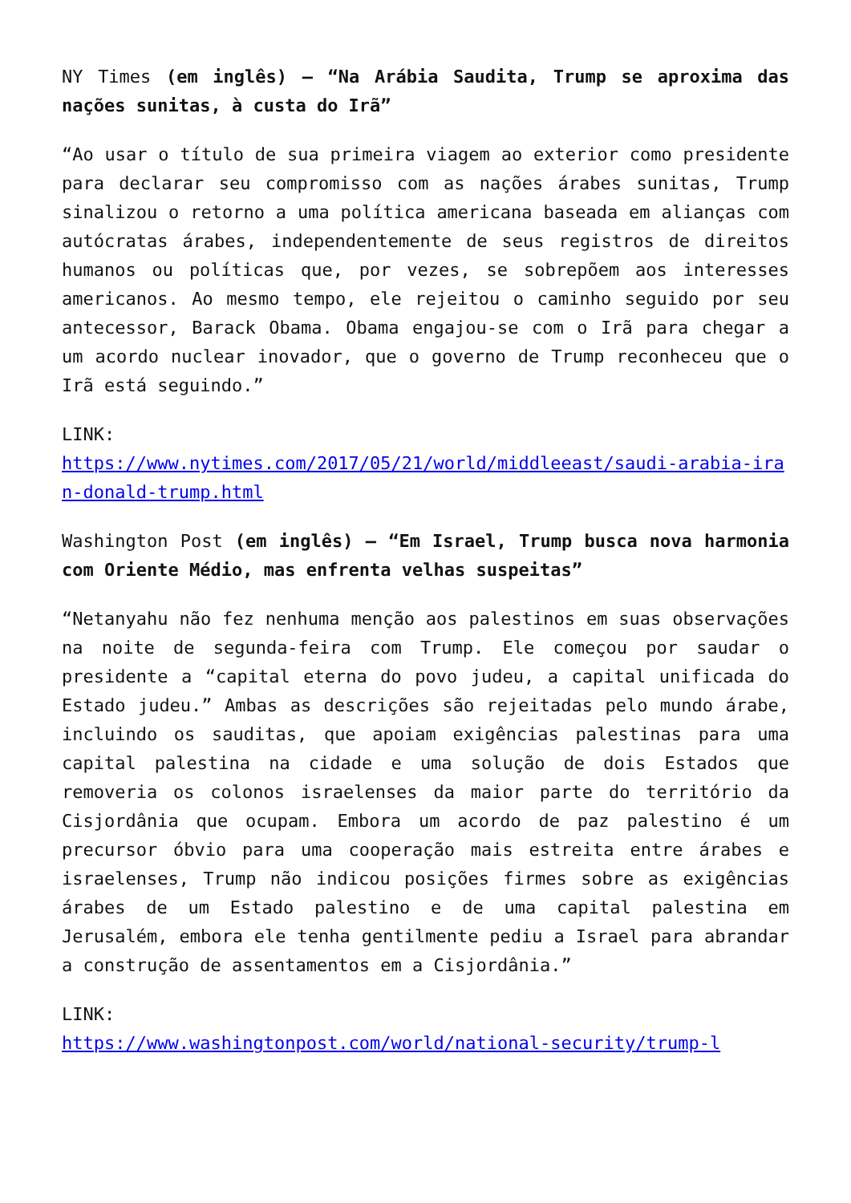NY Times (em inglês) – “Na Arábia Saudita, Trump se aproxima das nações sunitas, à custa do Irã”
“Ao usar o título de sua primeira viagem ao exterior como presidente para declarar seu compromisso com as nações árabes sunitas, Trump sinalizou o retorno a uma política americana baseada em alianças com autócratas árabes, independentemente de seus registros de direitos humanos ou políticas que, por vezes, se sobrepõem aos interesses americanos. Ao mesmo tempo, ele rejeitou o caminho seguido por seu antecessor, Barack Obama. Obama engajou-se com o Irã para chegar a um acordo nuclear inovador, que o governo de Trump reconheceu que o Irã está seguindo.”
LINK:
https://www.nytimes.com/2017/05/21/world/middleeast/saudi-arabia-iran-donald-trump.html
Washington Post (em inglês) – “Em Israel, Trump busca nova harmonia com Oriente Médio, mas enfrenta velhas suspeitas”
“Netanyahu não fez nenhuma menção aos palestinos em suas observações na noite de segunda-feira com Trump. Ele começou por saudar o presidente a “capital eterna do povo judeu, a capital unificada do Estado judeu.” Ambas as descrições são rejeitadas pelo mundo árabe, incluindo os sauditas, que apoiam exigências palestinas para uma capital palestina na cidade e uma solução de dois Estados que removeria os colonos israelenses da maior parte do território da Cisjordânia que ocupam. Embora um acordo de paz palestino é um precursor óbvio para uma cooperação mais estreita entre árabes e israelenses, Trump não indicou posições firmes sobre as exigências árabes de um Estado palestino e de uma capital palestina em Jerusalém, embora ele tenha gentilmente pediu a Israel para abrandar a construção de assentamentos em a Cisjordânia.”
LINK:
https://www.washingtonpost.com/world/national-security/trump-l